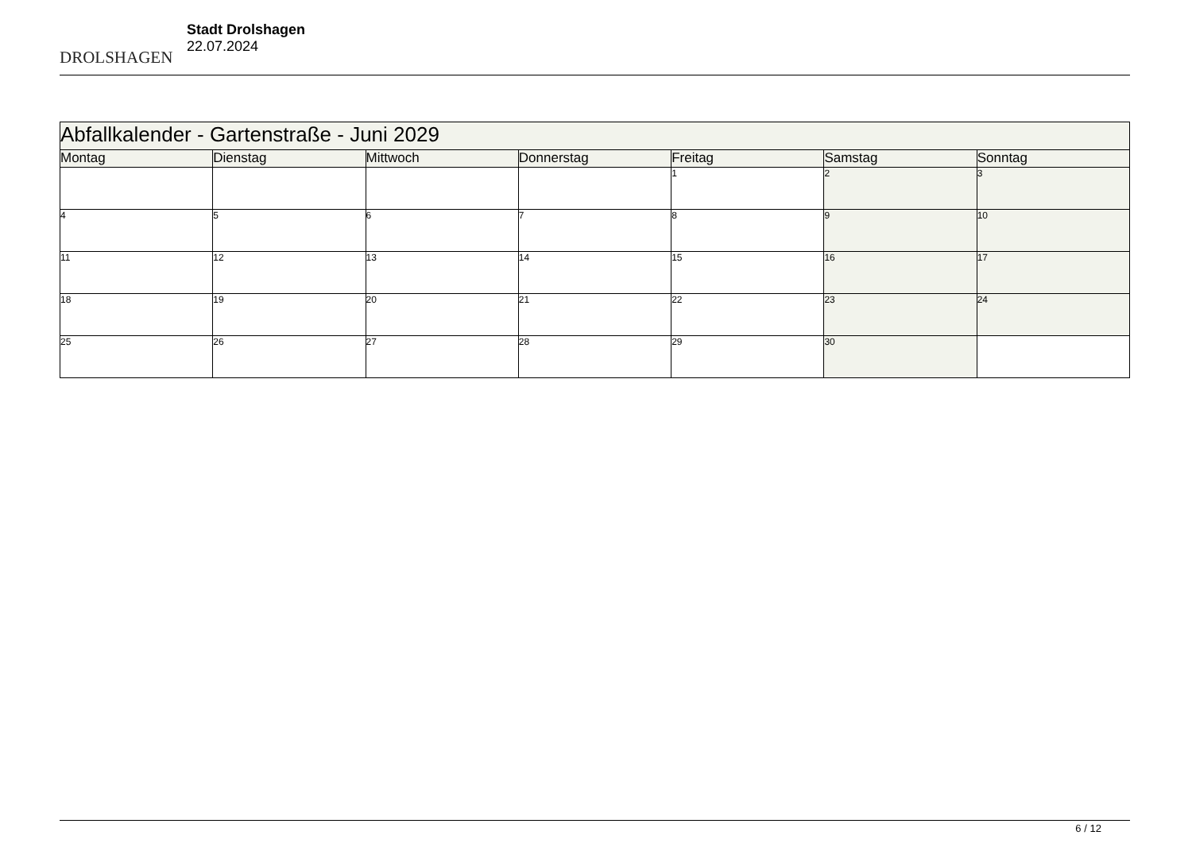DROLSHAGEN
Stadt Drolshagen
22.07.2024
| Abfallkalender - Gartenstraße - Juni 2029 | | | | | | |
| Montag | Dienstag | Mittwoch | Donnerstag | Freitag | Samstag | Sonntag |
| | | | | 1 | 2 | 3 |
| 4 | 5 | 6 | 7 | 8 | 9 | 10 |
| 11 | 12 | 13 | 14 | 15 | 16 | 17 |
| 18 | 19 | 20 | 21 | 22 | 23 | 24 |
| 25 | 26 | 27 | 28 | 29 | 30 | |
6 / 12